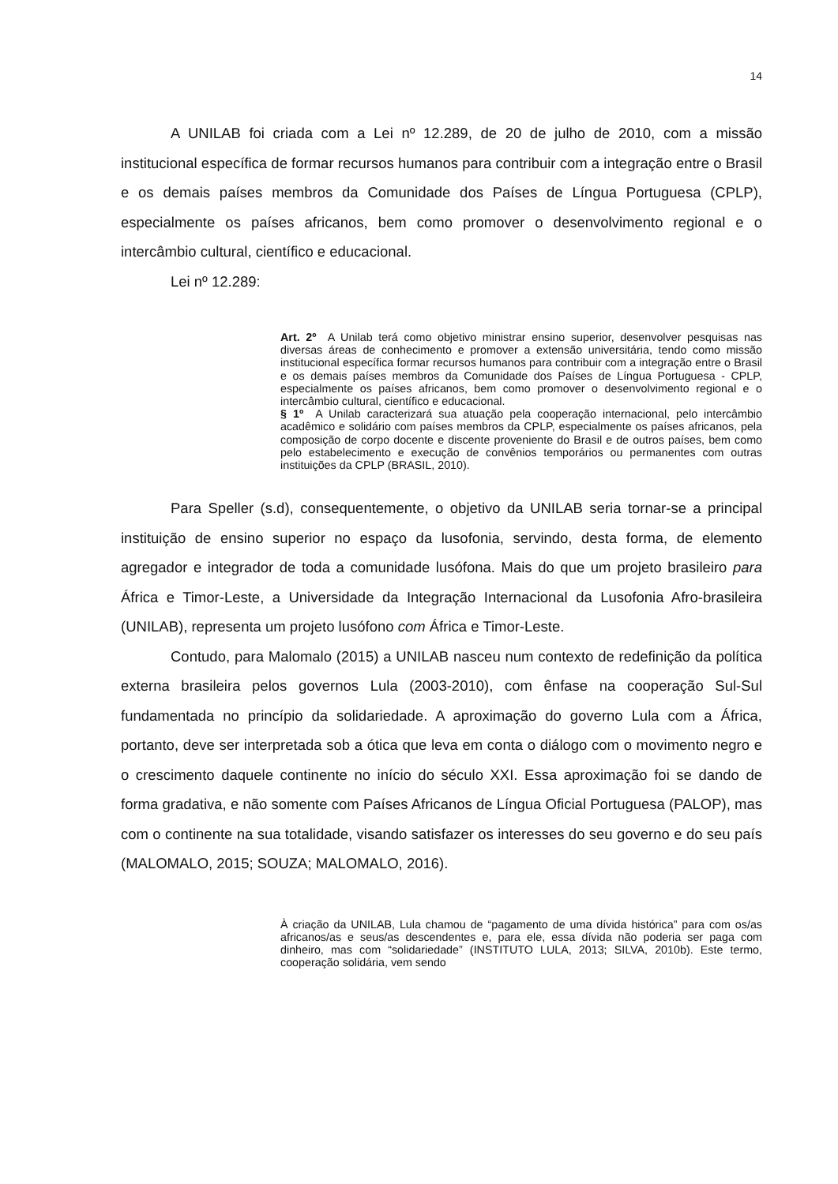14
A UNILAB foi criada com a Lei nº 12.289, de 20 de julho de 2010, com a missão institucional específica de formar recursos humanos para contribuir com a integração entre o Brasil e os demais países membros da Comunidade dos Países de Língua Portuguesa (CPLP), especialmente os países africanos, bem como promover o desenvolvimento regional e o intercâmbio cultural, científico e educacional.
Lei nº 12.289:
Art. 2º A Unilab terá como objetivo ministrar ensino superior, desenvolver pesquisas nas diversas áreas de conhecimento e promover a extensão universitária, tendo como missão institucional específica formar recursos humanos para contribuir com a integração entre o Brasil e os demais países membros da Comunidade dos Países de Língua Portuguesa - CPLP, especialmente os países africanos, bem como promover o desenvolvimento regional e o intercâmbio cultural, científico e educacional.
§ 1º A Unilab caracterizará sua atuação pela cooperação internacional, pelo intercâmbio acadêmico e solidário com países membros da CPLP, especialmente os países africanos, pela composição de corpo docente e discente proveniente do Brasil e de outros países, bem como pelo estabelecimento e execução de convênios temporários ou permanentes com outras instituições da CPLP (BRASIL, 2010).
Para Speller (s.d), consequentemente, o objetivo da UNILAB seria tornar-se a principal instituição de ensino superior no espaço da lusofonia, servindo, desta forma, de elemento agregador e integrador de toda a comunidade lusófona. Mais do que um projeto brasileiro para África e Timor-Leste, a Universidade da Integração Internacional da Lusofonia Afro-brasileira (UNILAB), representa um projeto lusófono com África e Timor-Leste.
Contudo, para Malomalo (2015) a UNILAB nasceu num contexto de redefinição da política externa brasileira pelos governos Lula (2003-2010), com ênfase na cooperação Sul-Sul fundamentada no princípio da solidariedade. A aproximação do governo Lula com a África, portanto, deve ser interpretada sob a ótica que leva em conta o diálogo com o movimento negro e o crescimento daquele continente no início do século XXI. Essa aproximação foi se dando de forma gradativa, e não somente com Países Africanos de Língua Oficial Portuguesa (PALOP), mas com o continente na sua totalidade, visando satisfazer os interesses do seu governo e do seu país (MALOMALO, 2015; SOUZA; MALOMALO, 2016).
À criação da UNILAB, Lula chamou de “pagamento de uma dívida histórica” para com os/as africanos/as e seus/as descendentes e, para ele, essa dívida não poderia ser paga com dinheiro, mas com “solidariedade” (INSTITUTO LULA, 2013; SILVA, 2010b). Este termo, cooperação solidária, vem sendo